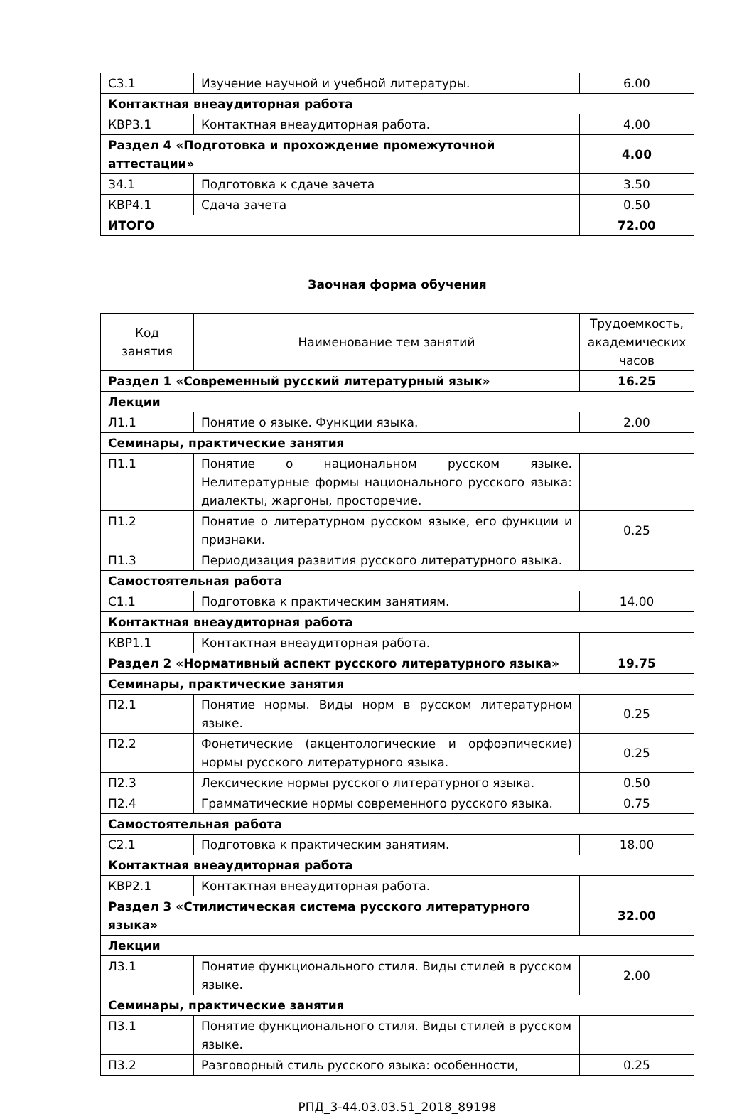| С3.1 | Изучение научной и учебной литературы. | 6.00 |
| Контактная внеаудиторная работа | | |
| КВР3.1 | Контактная внеаудиторная работа. | 4.00 |
| Раздел 4 «Подготовка и прохождение промежуточной аттестации» | | 4.00 |
| З4.1 | Подготовка к сдаче зачета | 3.50 |
| КВР4.1 | Сдача зачета | 0.50 |
| ИТОГО | | 72.00 |
Заочная форма обучения
| Код занятия | Наименование тем занятий | Трудоемкость, академических часов |
| --- | --- | --- |
| Раздел 1 «Современный русский литературный язык» | | 16.25 |
| Лекции | | |
| Л1.1 | Понятие о языке. Функции языка. | 2.00 |
| Семинары, практические занятия | | |
| П1.1 | Понятие о национальном русском языке. Нелитературные формы национального русского языка: диалекты, жаргоны, просторечие. | |
| П1.2 | Понятие о литературном русском языке, его функции и признаки. | 0.25 |
| П1.3 | Периодизация развития русского литературного языка. | |
| Самостоятельная работа | | |
| С1.1 | Подготовка к практическим занятиям. | 14.00 |
| Контактная внеаудиторная работа | | |
| КВР1.1 | Контактная внеаудиторная работа. | |
| Раздел 2 «Нормативный аспект русского литературного языка» | | 19.75 |
| Семинары, практические занятия | | |
| П2.1 | Понятие нормы. Виды норм в русском литературном языке. | 0.25 |
| П2.2 | Фонетические (акцентологические и орфоэпические) нормы русского литературного языка. | 0.25 |
| П2.3 | Лексические нормы русского литературного языка. | 0.50 |
| П2.4 | Грамматические нормы современного русского языка. | 0.75 |
| Самостоятельная работа | | |
| С2.1 | Подготовка к практическим занятиям. | 18.00 |
| Контактная внеаудиторная работа | | |
| КВР2.1 | Контактная внеаудиторная работа. | |
| Раздел 3 «Стилистическая система русского литературного языка» | | 32.00 |
| Лекции | | |
| Л3.1 | Понятие функционального стиля. Виды стилей в русском языке. | 2.00 |
| Семинары, практические занятия | | |
| П3.1 | Понятие функционального стиля. Виды стилей в русском языке. | |
| П3.2 | Разговорный стиль русского языка: особенности, | 0.25 |
РПД_3-44.03.03.51_2018_89198